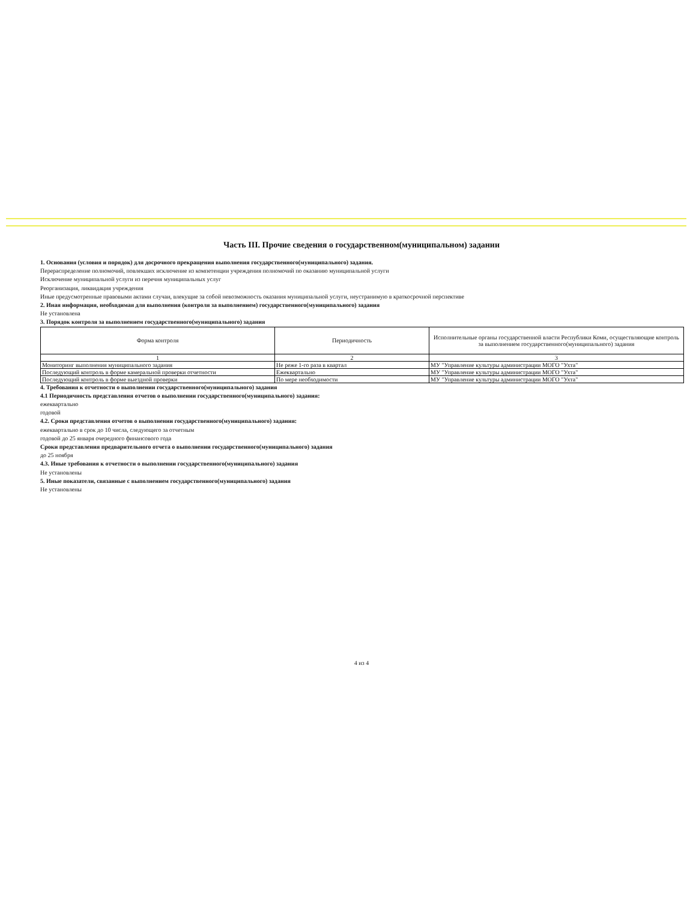Часть III. Прочие сведения о государственном(муниципальном) задании
1. Основания (условия и порядок) для досрочного прекращения выполнения государственного(муниципального) задания.
Перераспределение полномочий, повлекших исключение из компетенции учреждения полномочий по оказанию муниципальной услуги
Исключение муниципальной услуги из перечня муниципальных услуг
Реорганизация, ликвидация учреждения
Иные предусмотренные правовыми актами случаи, влекущие за собой невозможность оказания муниципальной услуги, неустранимую в краткосрочной перспективе
2. Иная информация, необходимая для выполнения (контроля за выполнением) государственного(муниципального) задания
Не установлена
3. Порядок контроля за выполнением государственного(муниципального) задания
| Форма контроля | Периодичность | Исполнительные органы государственной власти Республики Коми, осуществляющие контроль за выполнением государственного(муниципального) задания |
| --- | --- | --- |
| 1 | 2 | 3 |
| Мониторинг выполнения муниципального задания | Не реже 1-го раза в квартал | МУ "Управление культуры администрации МОГО "Ухта" |
| Последующий контроль в форме камеральной проверки отчетности | Ежеквартально | МУ "Управление культуры администрации МОГО "Ухта" |
| Последующий контроль в форме выездной проверки | По мере необходимости | МУ "Управление культуры администрации МОГО "Ухта" |
4. Требования к отчетности о выполнении государственного(муниципального) задания
4.1 Периодичность представления отчетов о выполнении государственного(муниципального) задания:
ежеквартально
годовой
4.2. Сроки представления отчетов о выполнении государственного(муниципального) задания:
ежеквартально в срок до 10 числа, следующего за отчетным
годовой до 25 января очередного финансового года
Сроки представления предварительного отчета о выполнении государственного(муниципального) задания
до 25 ноября
4.3. Иные требования к отчетности о выполнении государственного(муниципального) задания
Не установлены
5. Иные показатели, связанные с выполнением государственного(муниципального) задания
Не установлены
4 из 4